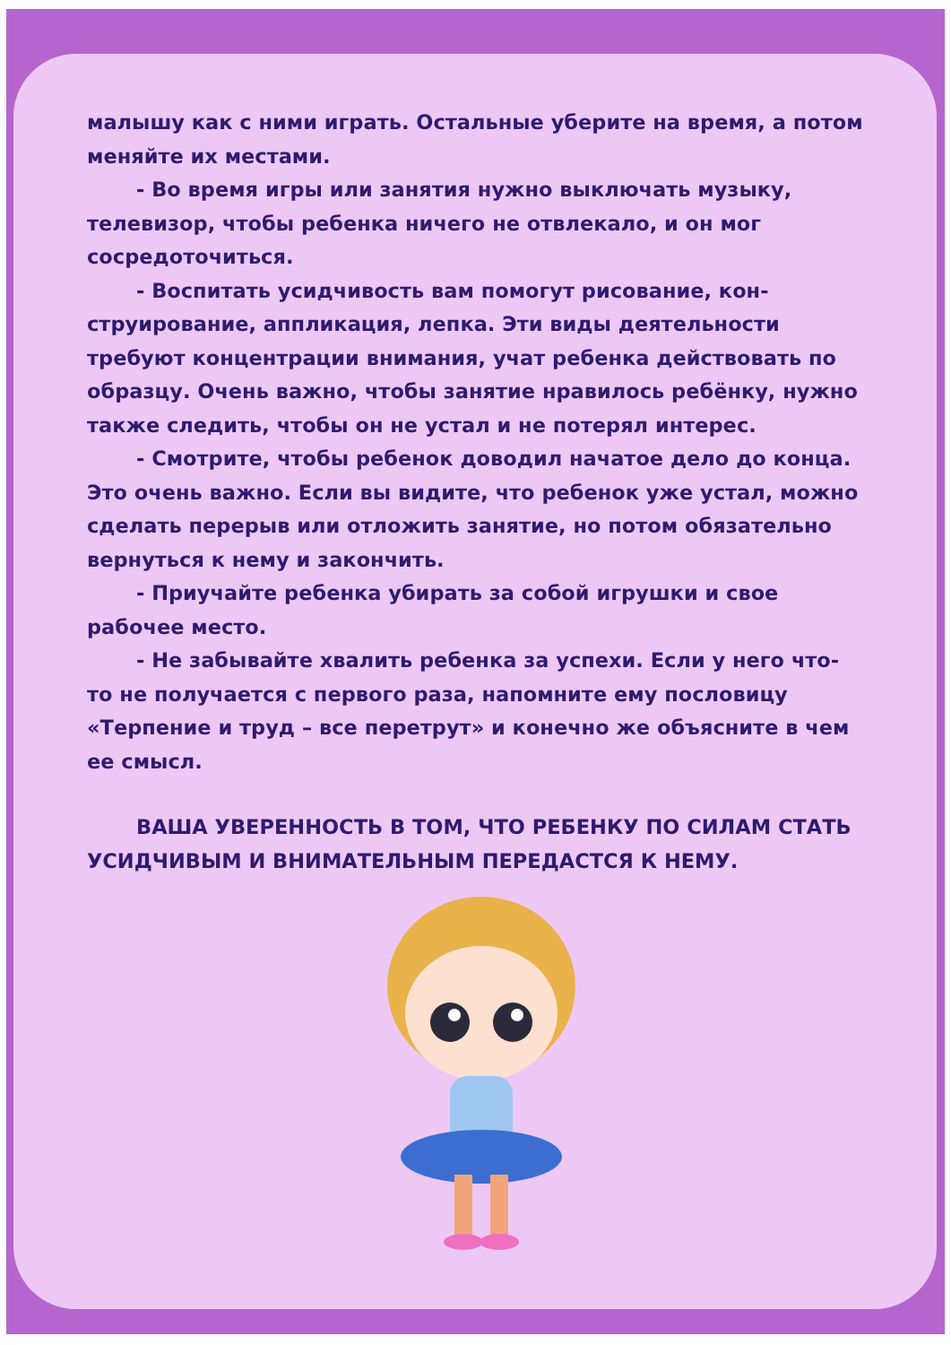малышу как с ними играть. Остальные уберите на время, а потом меняйте их местами.
- Во время игры или занятия нужно выключать музыку, телевизор, чтобы ребенка ничего не отвлекало, и он мог сосредоточиться.
- Воспитать усидчивость вам помогут рисование, кон­струирование, аппликация, лепка. Эти виды деятельности требуют концентрации внимания, учат ребенка действо­вать по образцу. Очень важно, чтобы занятие нравилось ребёнку, нужно также следить, чтобы он не устал и не по­терял интерес.
- Смотрите, чтобы ребенок доводил начатое дело до конца. Это очень важно. Если вы видите, что ребенок уже устал, можно сделать перерыв или отложить занятие, но потом обязательно вернуться к нему и закончить.
- Приучайте ребенка убирать за собой игрушки и свое рабочее место.
- Не забывайте хвалить ребенка за успехи. Если у него что-то не получается с первого раза, напомните ему посло­вицу «Терпение и труд – все перетрут» и конечно же объяс­ните в чем ее смысл.
ВАША УВЕРЕННОСТЬ В ТОМ, ЧТО РЕБЕНКУ ПО СИЛАМ СТАТЬ УСИДЧИВЫМ И ВНИМАТЕЛЬНЫМ ПЕРЕДАСТСЯ К НЕМУ.